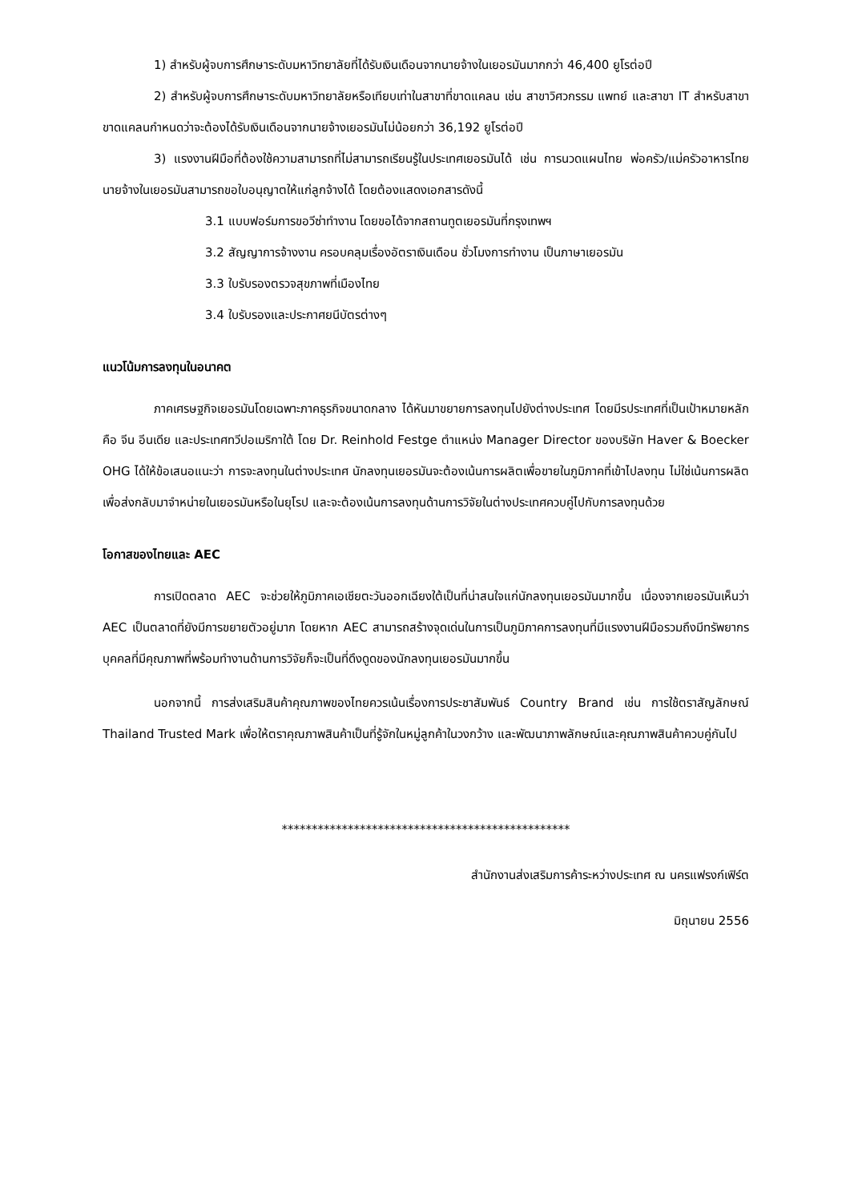1) สำหรับผู้จบการศึกษาระดับมหาวิทยาลัยที่ได้รับเงินเดือนจากนายจ้างในเยอรมันมากกว่า 46,400 ยูโรต่อปี
2) สำหรับผู้จบการศึกษาระดับมหาวิทยาลัยหรือเทียบเท่าในสาขาที่ขาดแคลน เช่น สาขาวิศวกรรม แพทย์ และสาขา IT สำหรับสาขาขาดแคลนกำหนดว่าจะต้องได้รับเงินเดือนจากนายจ้างเยอรมันไม่น้อยกว่า 36,192 ยูโรต่อปี
3) แรงงานฝีมือที่ต้องใช้ความสามารถที่ไม่สามารถเรียนรู้ในประเทศเยอรมันได้ เช่น การนวดแผนไทย พ่อครัว/แม่ครัวอาหารไทย นายจ้างในเยอรมันสามารถขอใบอนุญาตให้แก่ลูกจ้างได้ โดยต้องแสดงเอกสารดังนี้
3.1 แบบฟอร์มการขอวีซ่าทำงาน โดยขอได้จากสถานทูตเยอรมันที่กรุงเทพฯ
3.2 สัญญาการจ้างงาน ครอบคลุมเรื่องอัตราเงินเดือน ชั่วโมงการทำงาน เป็นภาษาเยอรมัน
3.3 ใบรับรองตรวจสุขภาพที่เมืองไทย
3.4 ใบรับรองและประกาศยนีบัตรต่างๆ
แนวโน้มการลงทุนในอนาคต
ภาคเศรษฐกิจเยอรมันโดยเฉพาะภาคธุรกิจขนาดกลาง ได้หันมาขยายการลงทุนไปยังต่างประเทศ โดยมีรประเทศที่เป็นเป้าหมายหลัก คือ จีน อีนเดีย และประเทศทวีปอเมริกาใต้ โดย Dr. Reinhold Festge ตำแหน่ง Manager Director ของบริษัท Haver & Boecker OHG ได้ให้ข้อเสนอแนะว่า การจะลงทุนในต่างประเทศ นักลงทุนเยอรมันจะต้องเน้นการผลิตเพื่อขายในภูมิภาคที่เข้าไปลงทุน ไม่ใช่เน้นการผลิตเพื่อส่งกลับมาจำหน่ายในเยอรมันหรือในยุโรป และจะต้องเน้นการลงทุนด้านการวิจัยในต่างประเทศควบคู่ไปกับการลงทุนด้วย
โอกาสของไทยและ AEC
การเปิดตลาด AEC จะช่วยให้ภูมิภาคเอเชียตะวันออกเฉียงใต้เป็นที่น่าสนใจแก่นักลงทุนเยอรมันมากขึ้น เนื่องจากเยอรมันเห็นว่า AEC เป็นตลาดที่ยังมีการขยายตัวอยู่มาก โดยหาก AEC สามารถสร้างจุดเด่นในการเป็นภูมิภาคการลงทุนที่มีแรงงานฝีมือรวมถึงมีทรัพยากรบุคคลที่มีคุณภาพที่พร้อมทำงานด้านการวิจัยก็จะเป็นที่ดึงดูดของนักลงทุนเยอรมันมากขึ้น
นอกจากนี้ การส่งเสริมสินค้าคุณภาพของไทยควรเน้นเรื่องการประชาสัมพันธ์ Country Brand เช่น การใช้ตราสัญลักษณ์ Thailand Trusted Mark เพื่อให้ตราคุณภาพสินค้าเป็นที่รู้จักในหมู่ลูกค้าในวงกว้าง และพัฒนาภาพลักษณ์และคุณภาพสินค้าควบคู่กันไป
************************************************
สำนักงานส่งเสริมการค้าระหว่างประเทศ ณ นครแฟรงก์เฟิร์ต
มิถุนายน 2556